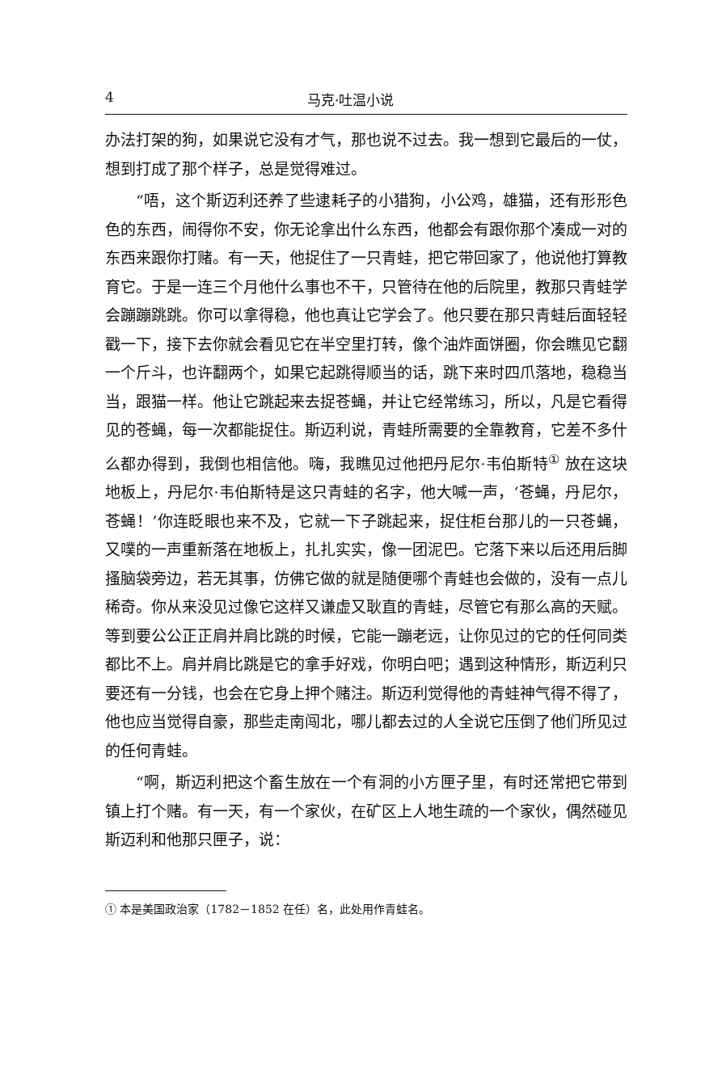4 马克·吐温小说
办法打架的狗，如果说它没有才气，那也说不过去。我一想到它最后的一仗，想到打成了那个样子，总是觉得难过。
“唔，这个斯迈利还养了些逮耗子的小猎狗，小公鸡，雄猫，还有形形色色的东西，闹得你不安，你无论拿出什么东西，他都会有跟你那个凑成一对的东西来跟你打赌。有一天，他捉住了一只青蛙，把它带回家了，他说他打算教育它。于是一连三个月他什么事也不干，只管待在他的后院里，教那只青蛙学会蹦蹦跳跳。你可以拿得稳，他也真让它学会了。他只要在那只青蛙后面轻轻戳一下，接下去你就会看见它在半空里打转，像个油炸面饼圈，你会瞧见它翻一个斤斗，也许翻两个，如果它起跳得顺当的话，跳下来时四爪落地，稳稳当当，跟猫一样。他让它跳起来去捉苍蝇，并让它经常练习，所以，凡是它看得见的苍蝇，每一次都能捉住。斯迈利说，青蛙所需要的全靠教育，它差不多什么都办得到，我倒也相信他。嗨，我瞧见过他把丹尼尔·韦伯斯特<sup>①</sup> 放在这块地板上，丹尼尔·韦伯斯特是这只青蛙的名字，他大喊一声，‘苍蝇，丹尼尔，苍蝇！’你连眨眼也来不及，它就一下子跳起来，捉住柜台那儿的一只苍蝇，又噗的一声重新落在地板上，扎扎实实，像一团泥巴。它落下来以后还用后脚搔脑袋旁边，若无其事，仿佛它做的就是随便哪个青蛙也会做的，没有一点儿稀奇。你从来没见过像它这样又谦虚又耿直的青蛙，尽管它有那么高的天赋。等到要公公正正肩并肩比跳的时候，它能一蹦老远，让你见过的它的任何同类都比不上。肩并肩比跳是它的拿手好戏，你明白吧；遇到这种情形，斯迈利只要还有一分钱，也会在它身上押个赌注。斯迈利觉得他的青蛙神气得不得了，他也应当觉得自豪，那些走南闯北，哪儿都去过的人全说它压倒了他们所见过的任何青蛙。
“啊，斯迈利把这个畜生放在一个有洞的小方匣子里，有时还常把它带到镇上打个赌。有一天，有一个家伙，在矿区上人地生疏的一个家伙，偶然碰见斯迈利和他那只匣子，说：
① 本是美国政治家（1782－1852 在任）名，此处用作青蛙名。